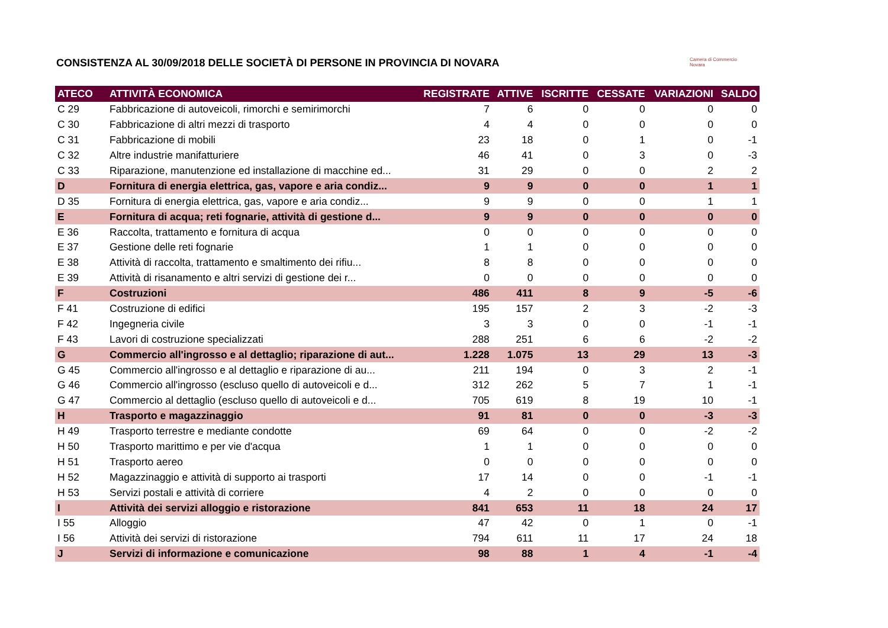CONSISTENZA AL 30/09/2018 DELLE SOCIETÀ DI PERSONE IN PROVINCIA DI NOVARA
Camera di Commercio
Novara
| ATECO | ATTIVITÀ ECONOMICA | REGISTRATE | ATTIVE | ISCRITTE | CESSATE | VARIAZIONI | SALDO |
| --- | --- | --- | --- | --- | --- | --- | --- |
| C 29 | Fabbricazione di autoveicoli, rimorchi e semirimorchi | 7 | 6 | 0 | 0 | 0 | 0 |
| C 30 | Fabbricazione di altri mezzi di trasporto | 4 | 4 | 0 | 0 | 0 | 0 |
| C 31 | Fabbricazione di mobili | 23 | 18 | 0 | 1 | 0 | -1 |
| C 32 | Altre industrie manifatturiere | 46 | 41 | 0 | 3 | 0 | -3 |
| C 33 | Riparazione, manutenzione ed installazione di macchine ed... | 31 | 29 | 0 | 0 | 2 | 2 |
| D | Fornitura di energia elettrica, gas, vapore e aria condiz... | 9 | 9 | 0 | 0 | 1 | 1 |
| D 35 | Fornitura di energia elettrica, gas, vapore e aria condiz... | 9 | 9 | 0 | 0 | 1 | 1 |
| E | Fornitura di acqua; reti fognarie, attività di gestione d... | 9 | 9 | 0 | 0 | 0 | 0 |
| E 36 | Raccolta, trattamento e fornitura di acqua | 0 | 0 | 0 | 0 | 0 | 0 |
| E 37 | Gestione delle reti fognarie | 1 | 1 | 0 | 0 | 0 | 0 |
| E 38 | Attività di raccolta, trattamento e smaltimento dei rifiu... | 8 | 8 | 0 | 0 | 0 | 0 |
| E 39 | Attività di risanamento e altri servizi di gestione dei r... | 0 | 0 | 0 | 0 | 0 | 0 |
| F | Costruzioni | 486 | 411 | 8 | 9 | -5 | -6 |
| F 41 | Costruzione di edifici | 195 | 157 | 2 | 3 | -2 | -3 |
| F 42 | Ingegneria civile | 3 | 3 | 0 | 0 | -1 | -1 |
| F 43 | Lavori di costruzione specializzati | 288 | 251 | 6 | 6 | -2 | -2 |
| G | Commercio all'ingrosso e al dettaglio; riparazione di aut... | 1.228 | 1.075 | 13 | 29 | 13 | -3 |
| G 45 | Commercio all'ingrosso e al dettaglio e riparazione di au... | 211 | 194 | 0 | 3 | 2 | -1 |
| G 46 | Commercio all'ingrosso (escluso quello di autoveicoli e d... | 312 | 262 | 5 | 7 | 1 | -1 |
| G 47 | Commercio al dettaglio (escluso quello di autoveicoli e d... | 705 | 619 | 8 | 19 | 10 | -1 |
| H | Trasporto e magazzinaggio | 91 | 81 | 0 | 0 | -3 | -3 |
| H 49 | Trasporto terrestre e mediante condotte | 69 | 64 | 0 | 0 | -2 | -2 |
| H 50 | Trasporto marittimo e per vie d'acqua | 1 | 1 | 0 | 0 | 0 | 0 |
| H 51 | Trasporto aereo | 0 | 0 | 0 | 0 | 0 | 0 |
| H 52 | Magazzinaggio e attività di supporto ai trasporti | 17 | 14 | 0 | 0 | -1 | -1 |
| H 53 | Servizi postali e attività di corriere | 4 | 2 | 0 | 0 | 0 | 0 |
| I | Attività dei servizi alloggio e ristorazione | 841 | 653 | 11 | 18 | 24 | 17 |
| I 55 | Alloggio | 47 | 42 | 0 | 1 | 0 | -1 |
| I 56 | Attività dei servizi di ristorazione | 794 | 611 | 11 | 17 | 24 | 18 |
| J | Servizi di informazione e comunicazione | 98 | 88 | 1 | 4 | -1 | -4 |